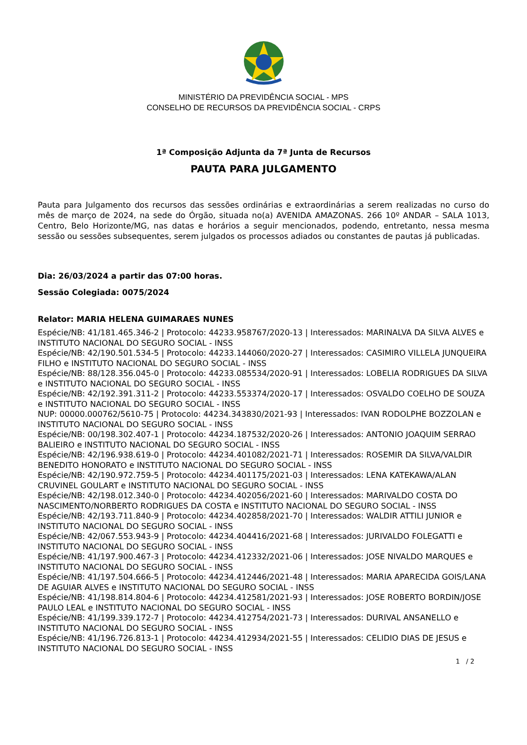MINISTÉRIO DA PREVIDÊNCIA SOCIAL - MPS
CONSELHO DE RECURSOS DA PREVIDÊNCIA SOCIAL - CRPS
1ª Composição Adjunta da 7ª Junta de Recursos
PAUTA PARA JULGAMENTO
Pauta para Julgamento dos recursos das sessões ordinárias e extraordinárias a serem realizadas no curso do mês de março de 2024, na sede do Órgão, situada no(a) AVENIDA AMAZONAS. 266 10º ANDAR – SALA 1013, Centro, Belo Horizonte/MG, nas datas e horários a seguir mencionados, podendo, entretanto, nessa mesma sessão ou sessões subsequentes, serem julgados os processos adiados ou constantes de pautas já publicadas.
Dia: 26/03/2024 a partir das 07:00 horas.
Sessão Colegiada: 0075/2024
Relator: MARIA HELENA GUIMARAES NUNES
Espécie/NB: 41/181.465.346-2 | Protocolo: 44233.958767/2020-13 | Interessados: MARINALVA DA SILVA ALVES e INSTITUTO NACIONAL DO SEGURO SOCIAL - INSS
Espécie/NB: 42/190.501.534-5 | Protocolo: 44233.144060/2020-27 | Interessados: CASIMIRO VILLELA JUNQUEIRA FILHO e INSTITUTO NACIONAL DO SEGURO SOCIAL - INSS
Espécie/NB: 88/128.356.045-0 | Protocolo: 44233.085534/2020-91 | Interessados: LOBELIA RODRIGUES DA SILVA e INSTITUTO NACIONAL DO SEGURO SOCIAL - INSS
Espécie/NB: 42/192.391.311-2 | Protocolo: 44233.553374/2020-17 | Interessados: OSVALDO COELHO DE SOUZA e INSTITUTO NACIONAL DO SEGURO SOCIAL - INSS
NUP: 00000.000762/5610-75 | Protocolo: 44234.343830/2021-93 | Interessados: IVAN RODOLPHE BOZZOLAN e INSTITUTO NACIONAL DO SEGURO SOCIAL - INSS
Espécie/NB: 00/198.302.407-1 | Protocolo: 44234.187532/2020-26 | Interessados: ANTONIO JOAQUIM SERRAO BALIEIRO e INSTITUTO NACIONAL DO SEGURO SOCIAL - INSS
Espécie/NB: 42/196.938.619-0 | Protocolo: 44234.401082/2021-71 | Interessados: ROSEMIR DA SILVA/VALDIR BENEDITO HONORATO e INSTITUTO NACIONAL DO SEGURO SOCIAL - INSS
Espécie/NB: 42/190.972.759-5 | Protocolo: 44234.401175/2021-03 | Interessados: LENA KATEKAWA/ALAN CRUVINEL GOULART e INSTITUTO NACIONAL DO SEGURO SOCIAL - INSS
Espécie/NB: 42/198.012.340-0 | Protocolo: 44234.402056/2021-60 | Interessados: MARIVALDO COSTA DO NASCIMENTO/NORBERTO RODRIGUES DA COSTA e INSTITUTO NACIONAL DO SEGURO SOCIAL - INSS
Espécie/NB: 42/193.711.840-9 | Protocolo: 44234.402858/2021-70 | Interessados: WALDIR ATTILI JUNIOR e INSTITUTO NACIONAL DO SEGURO SOCIAL - INSS
Espécie/NB: 42/067.553.943-9 | Protocolo: 44234.404416/2021-68 | Interessados: JURIVALDO FOLEGATTI e INSTITUTO NACIONAL DO SEGURO SOCIAL - INSS
Espécie/NB: 41/197.900.467-3 | Protocolo: 44234.412332/2021-06 | Interessados: JOSE NIVALDO MARQUES e INSTITUTO NACIONAL DO SEGURO SOCIAL - INSS
Espécie/NB: 41/197.504.666-5 | Protocolo: 44234.412446/2021-48 | Interessados: MARIA APARECIDA GOIS/LANA DE AGUIAR ALVES e INSTITUTO NACIONAL DO SEGURO SOCIAL - INSS
Espécie/NB: 41/198.814.804-6 | Protocolo: 44234.412581/2021-93 | Interessados: JOSE ROBERTO BORDIN/JOSE PAULO LEAL e INSTITUTO NACIONAL DO SEGURO SOCIAL - INSS
Espécie/NB: 41/199.339.172-7 | Protocolo: 44234.412754/2021-73 | Interessados: DURIVAL ANSANELLO e INSTITUTO NACIONAL DO SEGURO SOCIAL - INSS
Espécie/NB: 41/196.726.813-1 | Protocolo: 44234.412934/2021-55 | Interessados: CELIDIO DIAS DE JESUS e INSTITUTO NACIONAL DO SEGURO SOCIAL - INSS
1 / 2